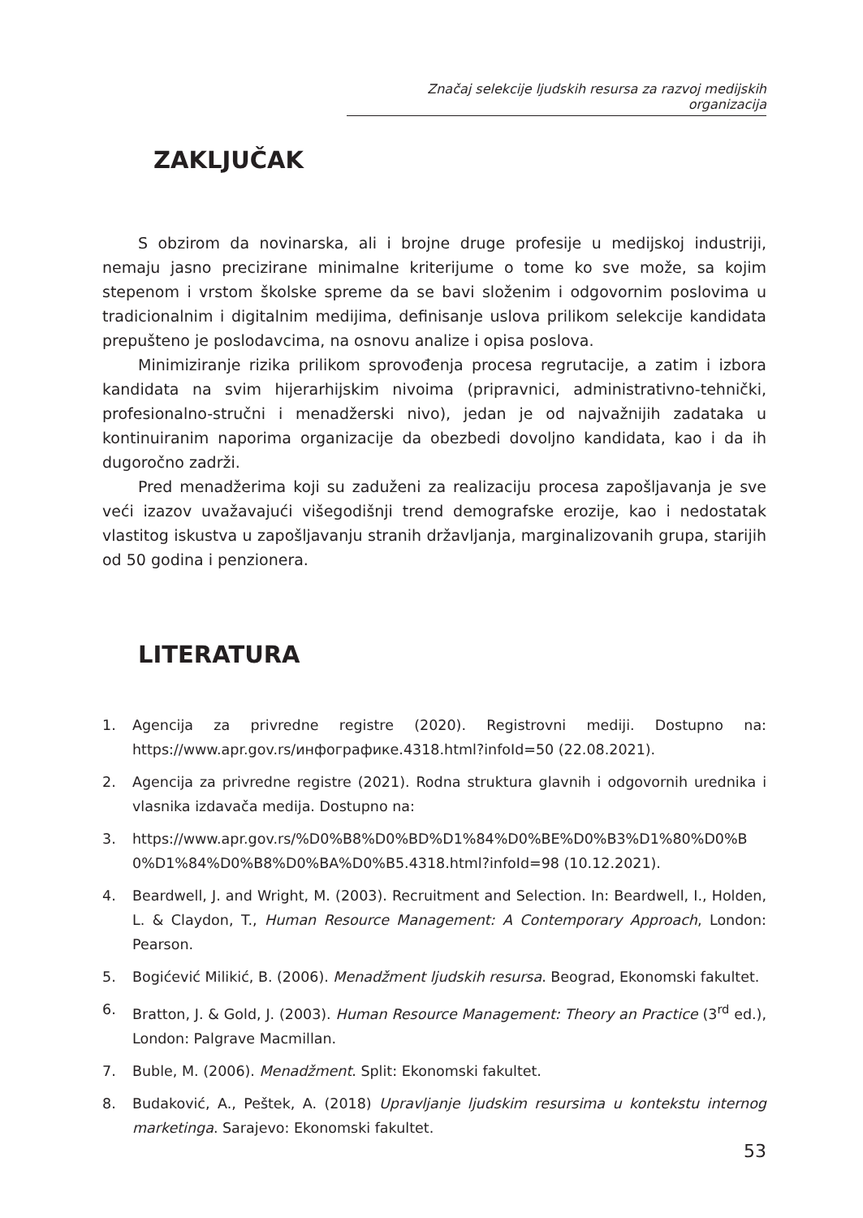Značaj selekcije ljudskih resursa za razvoj medijskih organizacija
ZAKLJUČAK
S obzirom da novinarska, ali i brojne druge profesije u medijskoj industriji, nemaju jasno precizirane minimalne kriterijume o tome ko sve može, sa kojim stepenom i vrstom školske spreme da se bavi složenim i odgovornim poslovima u tradicionalnim i digitalnim medijima, definisanje uslova prilikom selekcije kandidata prepušteno je poslodavcima, na osnovu analize i opisa poslova.
Minimiziranje rizika prilikom sprovođenja procesa regrutacije, a zatim i izbora kandidata na svim hijerarhijskim nivoima (pripravnici, administrativno-tehnički, profesionalno-stručni i menadžerski nivo), jedan je od najvažnijih zadataka u kontinuiranim naporima organizacije da obezbedi dovoljno kandidata, kao i da ih dugoročno zadrži.
Pred menadžerima koji su zaduženi za realizaciju procesa zapošljavanja je sve veći izazov uvažavajući višegodišnji trend demografske erozije, kao i nedostatak vlastitog iskustva u zapošljavanju stranih državljanja, marginalizovanih grupa, starijih od 50 godina i penzionera.
LITERATURA
1. Agencija za privredne registre (2020). Registrovni mediji. Dostupno na: https://www.apr.gov.rs/инфографике.4318.html?infoId=50 (22.08.2021).
2. Agencija za privredne registre (2021). Rodna struktura glavnih i odgovornih urednika i vlasnika izdavača medija. Dostupno na:
3. https://www.apr.gov.rs/%D0%B8%D0%BD%D1%84%D0%BE%D0%B3%D1%80%D0%B0%D1%84%D0%B8%D0%BA%D0%B5.4318.html?infoId=98 (10.12.2021).
4. Beardwell, J. and Wright, M. (2003). Recruitment and Selection. In: Beardwell, I., Holden, L. & Claydon, T., Human Resource Management: A Contemporary Approach, London: Pearson.
5. Bogićević Milikić, B. (2006). Menadžment ljudskih resursa. Beograd, Ekonomski fakultet.
6. Bratton, J. & Gold, J. (2003). Human Resource Management: Theory an Practice (3<sup>rd</sup> ed.), London: Palgrave Macmillan.
7. Buble, M. (2006). Menadžment. Split: Ekonomski fakultet.
8. Budaković, A., Peštek, A. (2018) Upravljanje ljudskim resursima u kontekstu internog marketinga. Sarajevo: Ekonomski fakultet.
53